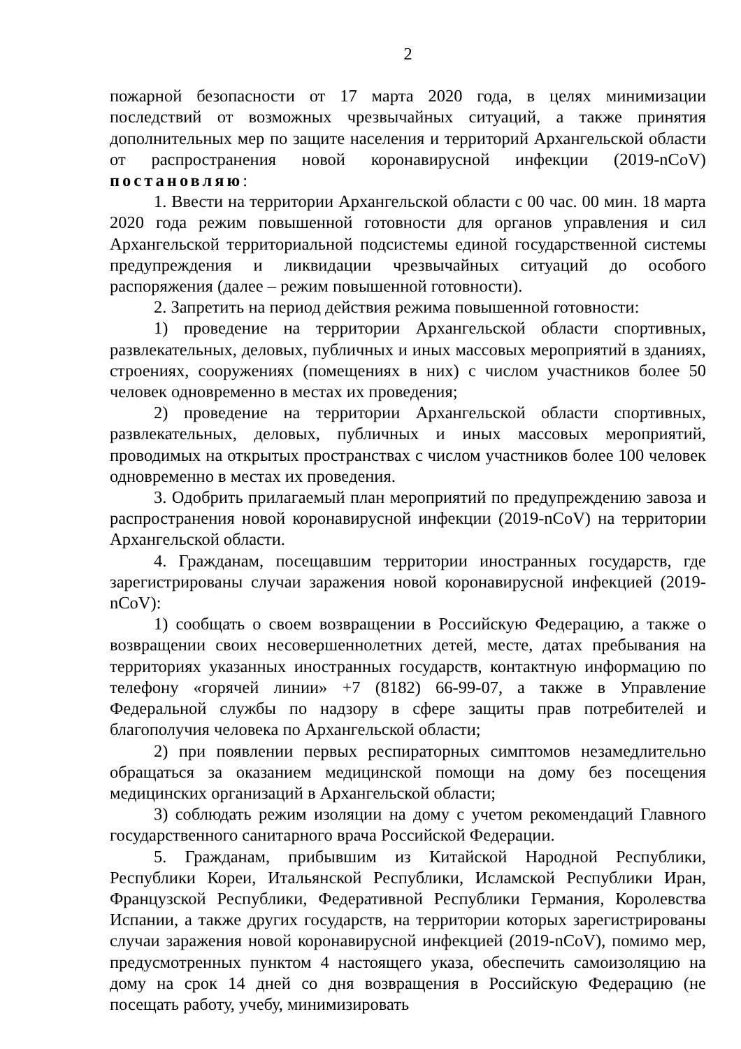2
пожарной безопасности от 17 марта 2020 года, в целях минимизации последствий от возможных чрезвычайных ситуаций, а также принятия дополнительных мер по защите населения и территорий Архангельской области от распространения новой коронавирусной инфекции (2019-nCoV) постановляю:
1. Ввести на территории Архангельской области с 00 час. 00 мин. 18 марта 2020 года режим повышенной готовности для органов управления и сил Архангельской территориальной подсистемы единой государственной системы предупреждения и ликвидации чрезвычайных ситуаций до особого распоряжения (далее – режим повышенной готовности).
2. Запретить на период действия режима повышенной готовности:
1) проведение на территории Архангельской области спортивных, развлекательных, деловых, публичных и иных массовых мероприятий в зданиях, строениях, сооружениях (помещениях в них) с числом участников более 50 человек одновременно в местах их проведения;
2) проведение на территории Архангельской области спортивных, развлекательных, деловых, публичных и иных массовых мероприятий, проводимых на открытых пространствах с числом участников более 100 человек одновременно в местах их проведения.
3. Одобрить прилагаемый план мероприятий по предупреждению завоза и распространения новой коронавирусной инфекции (2019-nCoV) на территории Архангельской области.
4. Гражданам, посещавшим территории иностранных государств, где зарегистрированы случаи заражения новой коронавирусной инфекцией (2019-nCoV):
1) сообщать о своем возвращении в Российскую Федерацию, а также о возвращении своих несовершеннолетних детей, месте, датах пребывания на территориях указанных иностранных государств, контактную информацию по телефону «горячей линии» +7 (8182) 66-99-07, а также в Управление Федеральной службы по надзору в сфере защиты прав потребителей и благополучия человека по Архангельской области;
2) при появлении первых респираторных симптомов незамедлительно обращаться за оказанием медицинской помощи на дому без посещения медицинских организаций в Архангельской области;
3) соблюдать режим изоляции на дому с учетом рекомендаций Главного государственного санитарного врача Российской Федерации.
5. Гражданам, прибывшим из Китайской Народной Республики, Республики Кореи, Итальянской Республики, Исламской Республики Иран, Французской Республики, Федеративной Республики Германия, Королевства Испании, а также других государств, на территории которых зарегистрированы случаи заражения новой коронавирусной инфекцией (2019-nCoV), помимо мер, предусмотренных пунктом 4 настоящего указа, обеспечить самоизоляцию на дому на срок 14 дней со дня возвращения в Российскую Федерацию (не посещать работу, учебу, минимизировать